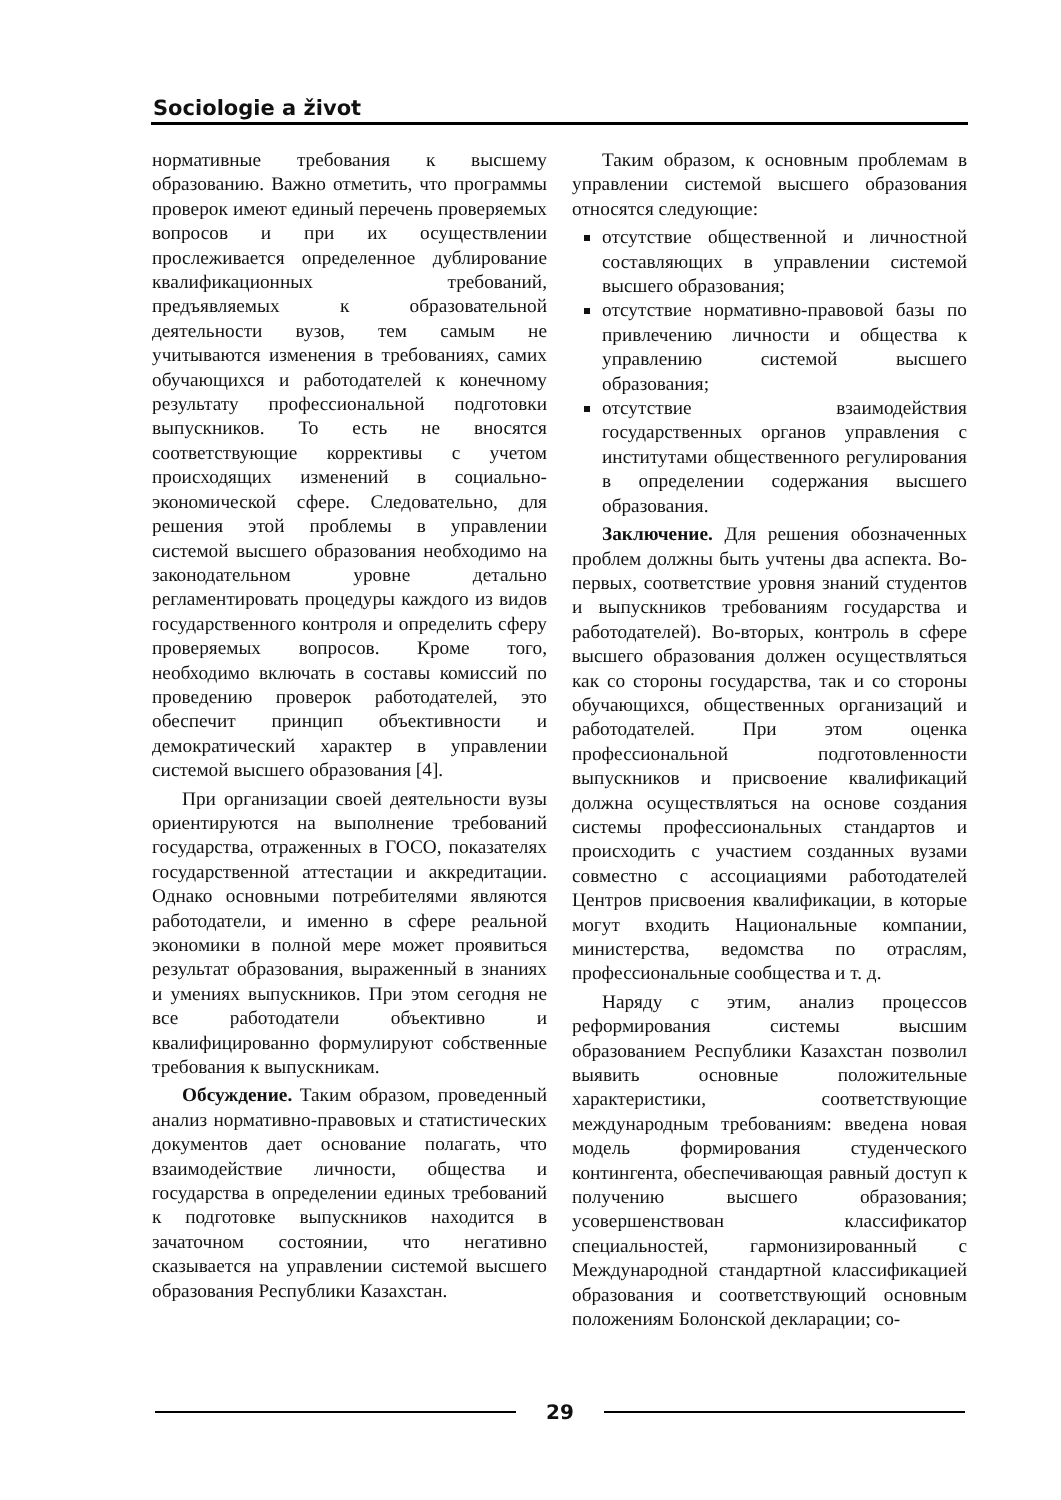Sociologie a život
нормативные требования к высшему образованию. Важно отметить, что программы проверок имеют единый перечень проверяемых вопросов и при их осуществлении прослеживается определенное дублирование квалификационных требований, предъявляемых к образовательной деятельности вузов, тем самым не учитываются изменения в требованиях, самих обучающихся и работодателей к конечному результату профессиональной подготовки выпускников. То есть не вносятся соответствующие коррективы с учетом происходящих изменений в социально-экономической сфере. Следовательно, для решения этой проблемы в управлении системой высшего образования необходимо на законодательном уровне детально регламентировать процедуры каждого из видов государственного контроля и определить сферу проверяемых вопросов. Кроме того, необходимо включать в составы комиссий по проведению проверок работодателей, это обеспечит принцип объективности и демократический характер в управлении системой высшего образования [4].
При организации своей деятельности вузы ориентируются на выполнение требований государства, отраженных в ГОСО, показателях государственной аттестации и аккредитации. Однако основными потребителями являются работодатели, и именно в сфере реальной экономики в полной мере может проявиться результат образования, выраженный в знаниях и умениях выпускников. При этом сегодня не все работодатели объективно и квалифицированно формулируют собственные требования к выпускникам.
Обсуждение. Таким образом, проведенный анализ нормативно-правовых и статистических документов дает основание полагать, что взаимодействие личности, общества и государства в определении единых требований к подготовке выпускников находится в зачаточном состоянии, что негативно сказывается на управлении системой высшего образования Республики Казахстан.
Таким образом, к основным проблемам в управлении системой высшего образования относятся следующие:
отсутствие общественной и личностной составляющих в управлении системой высшего образования;
отсутствие нормативно-правовой базы по привлечению личности и общества к управлению системой высшего образования;
отсутствие взаимодействия государственных органов управления с институтами общественного регулирования в определении содержания высшего образования.
Заключение. Для решения обозначенных проблем должны быть учтены два аспекта. Во-первых, соответствие уровня знаний студентов и выпускников требованиям государства и работодателей). Во-вторых, контроль в сфере высшего образования должен осуществляться как со стороны государства, так и со стороны обучающихся, общественных организаций и работодателей. При этом оценка профессиональной подготовленности выпускников и присвоение квалификаций должна осуществляться на основе создания системы профессиональных стандартов и происходить с участием созданных вузами совместно с ассоциациями работодателей Центров присвоения квалификации, в которые могут входить Национальные компании, министерства, ведомства по отраслям, профессиональные сообщества и т. д.
Наряду с этим, анализ процессов реформирования системы высшим образованием Республики Казахстан позволил выявить основные положительные характеристики, соответствующие международным требованиям: введена новая модель формирования студенческого контингента, обеспечивающая равный доступ к получению высшего образования; усовершенствован классификатор специальностей, гармонизированный с Международной стандартной классификацией образования и соответствующий основным положениям Болонской декларации; со-
29